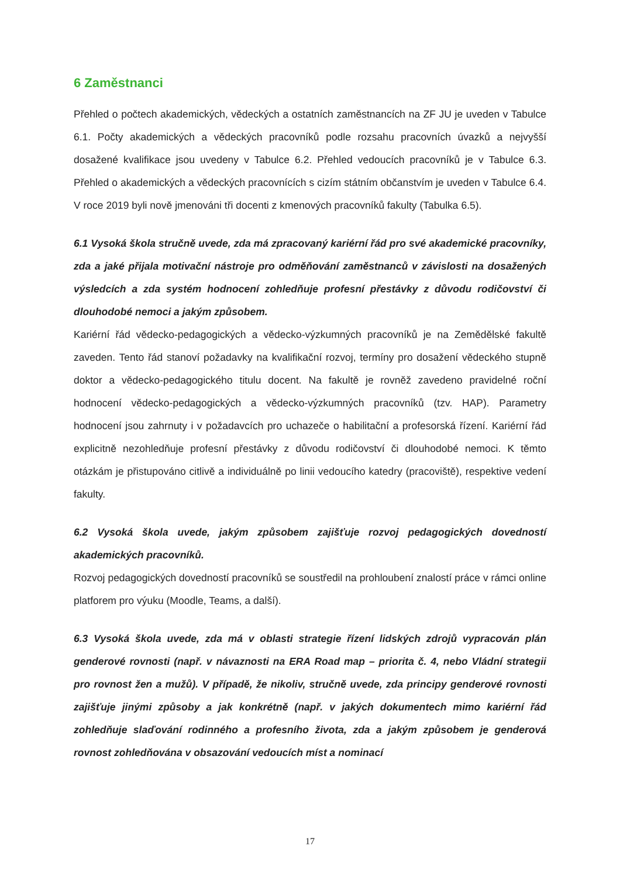6 Zaměstnanci
Přehled o počtech akademických, vědeckých a ostatních zaměstnancích na ZF JU je uveden v Tabulce 6.1. Počty akademických a vědeckých pracovníků podle rozsahu pracovních úvazků a nejvyšší dosažené kvalifikace jsou uvedeny v Tabulce 6.2. Přehled vedoucích pracovníků je v Tabulce 6.3. Přehled o akademických a vědeckých pracovnících s cizím státním občanstvím je uveden v Tabulce 6.4. V roce 2019 byli nově jmenováni tři docenti z kmenových pracovníků fakulty (Tabulka 6.5).
6.1 Vysoká škola stručně uvede, zda má zpracovaný kariérní řád pro své akademické pracovníky, zda a jaké přijala motivační nástroje pro odměňování zaměstnanců v závislosti na dosažených výsledcích a zda systém hodnocení zohledňuje profesní přestávky z důvodu rodičovství či dlouhodobé nemoci a jakým způsobem.
Kariérní řád vědecko-pedagogických a vědecko-výzkumných pracovníků je na Zemědělské fakultě zaveden. Tento řád stanoví požadavky na kvalifikační rozvoj, termíny pro dosažení vědeckého stupně doktor a vědecko-pedagogického titulu docent. Na fakultě je rovněž zavedeno pravidelné roční hodnocení vědecko-pedagogických a vědecko-výzkumných pracovníků (tzv. HAP). Parametry hodnocení jsou zahrnuty i v požadavcích pro uchazeče o habilitační a profesorská řízení. Kariérní řád explicitně nezohledňuje profesní přestávky z důvodu rodičovství či dlouhodobé nemoci. K těmto otázkám je přistupováno citlivě a individuálně po linii vedoucího katedry (pracoviště), respektive vedení fakulty.
6.2 Vysoká škola uvede, jakým způsobem zajišťuje rozvoj pedagogických dovedností akademických pracovníků.
Rozvoj pedagogických dovedností pracovníků se soustředil na prohloubení znalostí práce v rámci online platforem pro výuku (Moodle, Teams, a další).
6.3 Vysoká škola uvede, zda má v oblasti strategie řízení lidských zdrojů vypracován plán genderové rovnosti (např. v návaznosti na ERA Road map – priorita č. 4, nebo Vládní strategii pro rovnost žen a mužů). V případě, že nikoliv, stručně uvede, zda principy genderové rovnosti zajišťuje jinými způsoby a jak konkrétně (např. v jakých dokumentech mimo kariérní řád zohledňuje slaďování rodinného a profesního života, zda a jakým způsobem je genderová rovnost zohledňována v obsazování vedoucích míst a nominací
17